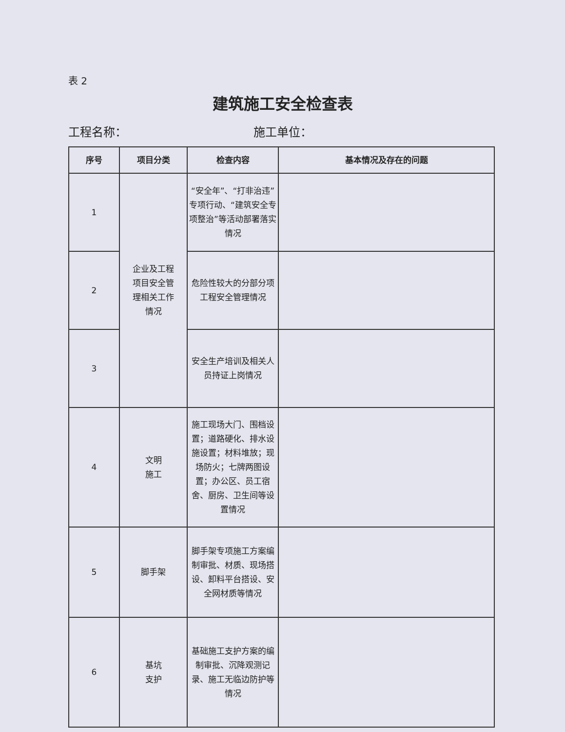表 2
建筑施工安全检查表
工程名称： 施工单位：
| 序号 | 项目分类 | 检查内容 | 基本情况及存在的问题 |
| --- | --- | --- | --- |
| 1 | 企业及工程 项目安全管 理相关工作 情况 | “安全年”、“打非治违”专项行动、“建筑安全专项整治”等活动部署落实情况 | |
| 2 | | 危险性较大的分部分项工程安全管理情况 | |
| 3 | | 安全生产培训及相关人员持证上岗情况 | |
| 4 | 文明 施工 | 施工现场大门、围档设置；道路硬化、排水设施设置；材料堆放；现场防火；七牌两图设置；办公区、员工宿舍、厨房、卫生间等设置情况 | |
| 5 | 脚手架 | 脚手架专项施工方案编制审批、材质、现场搭设、卸料平台搭设、安全网材质等情况 | |
| 6 | 基坑 支护 | 基础施工支护方案的编制审批、沉降观测记录、施工无临边防护等情况 | |